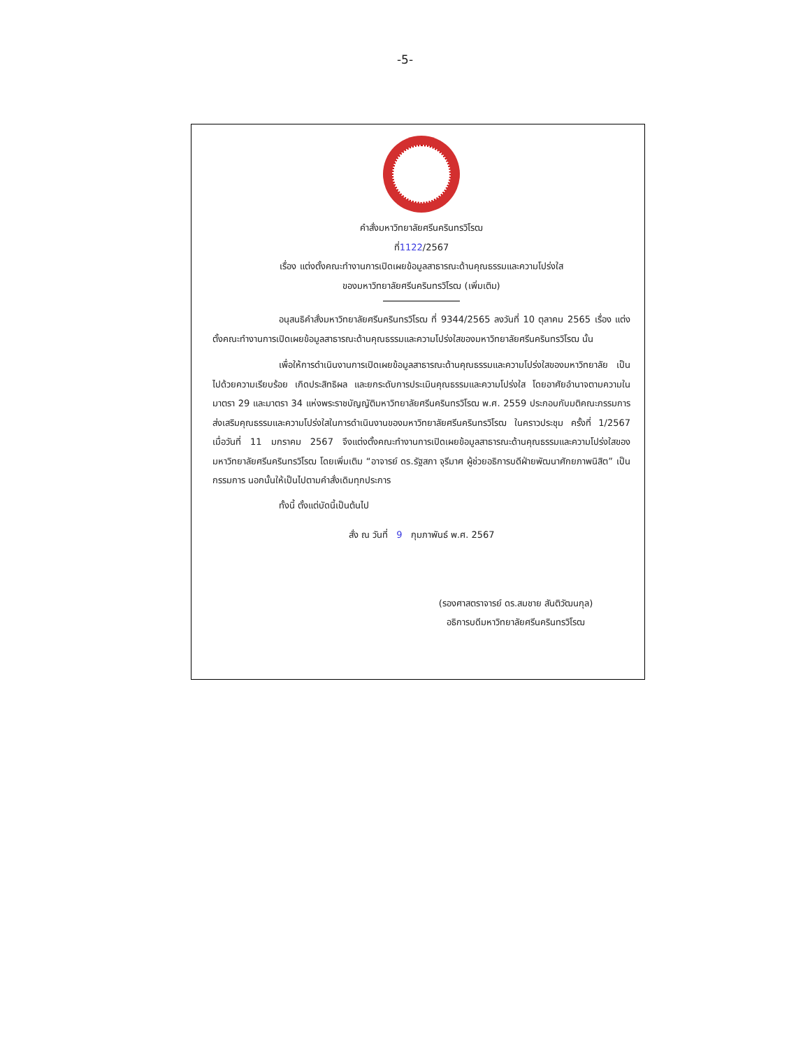-5-
คำสั่งมหาวิทยาลัยศรีนครินทรวิโรฒ
ที่1122/2567
เรื่อง แต่งตั้งคณะทำงานการเปิดเผยข้อมูลสาธารณะด้านคุณธรรมและความโปร่งใส
ของมหาวิทยาลัยศรีนครินทรวิโรฒ (เพิ่มเติม)
อนุสนธิคำสั่งมหาวิทยาลัยศรีนครินทรวิโรฒ ที่ 9344/2565 ลงวันที่ 10 ตุลาคม 2565 เรื่อง แต่งตั้งคณะทำงานการเปิดเผยข้อมูลสาธารณะด้านคุณธรรมและความโปร่งใสของมหาวิทยาลัยศรีนครินทรวิโรฒ นั้น
เพื่อให้การดำเนินงานการเปิดเผยข้อมูลสาธารณะด้านคุณธรรมและความโปร่งใสของมหาวิทยาลัย เป็นไปด้วยความเรียบร้อย เกิดประสิทธิผล และยกระดับการประเมินคุณธรรมและความโปร่งใส โดยอาศัยอำนาจตามความในมาตรา 29 และมาตรา 34 แห่งพระราชบัญญัติมหาวิทยาลัยศรีนครินทรวิโรฒ พ.ศ. 2559 ประกอบกับมติคณะกรรมการส่งเสริมคุณธรรมและความโปร่งใสในการดำเนินงานของมหาวิทยาลัยศรีนครินทรวิโรฒ ในคราวประชุม ครั้งที่ 1/2567 เมื่อวันที่ 11 มกราคม 2567 จึงแต่งตั้งคณะทำงานการเปิดเผยข้อมูลสาธารณะด้านคุณธรรมและความโปร่งใสของมหาวิทยาลัยศรีนครินทรวิโรฒ โดยเพิ่มเติม “อาจารย์ ดร.รัฐสภา จุรีมาศ ผู้ช่วยอธิการบดีฝ่ายพัฒนาศักยภาพนิสิต” เป็นกรรมการ นอกนั้นให้เป็นไปตามคำสั่งเดิมทุกประการ
ทั้งนี้ ตั้งแต่บัดนี้เป็นต้นไป
สั่ง ณ วันที่ 9 กุมภาพันธ์ พ.ศ. 2567
(รองศาสตราจารย์ ดร.สมชาย สันติวัฒนกุล)
อธิการบดีมหาวิทยาลัยศรีนครินทรวิโรฒ